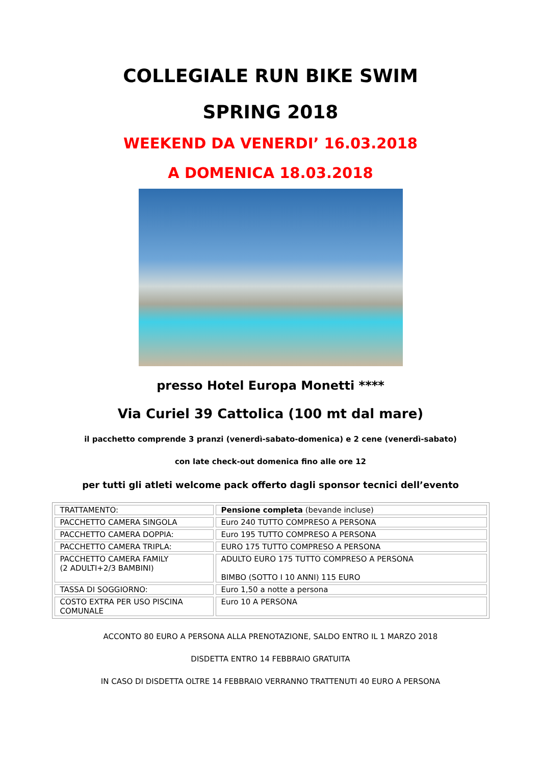COLLEGIALE RUN BIKE SWIM
SPRING 2018
WEEKEND DA VENERDI’ 16.03.2018
A DOMENICA 18.03.2018
presso Hotel Europa Monetti ****
Via Curiel 39 Cattolica (100 mt dal mare)
il pacchetto comprende 3 pranzi (venerdì-sabato-domenica) e 2 cene (venerdì-sabato)
con late check-out domenica fino alle ore 12
per tutti gli atleti welcome pack offerto dagli sponsor tecnici dell’evento
| TRATTAMENTO: | Pensione completa (bevande incluse) |
| PACCHETTO CAMERA SINGOLA | Euro 240 TUTTO COMPRESO A PERSONA |
| PACCHETTO CAMERA DOPPIA: | Euro 195 TUTTO COMPRESO A PERSONA |
| PACCHETTO CAMERA TRIPLA: | EURO 175 TUTTO COMPRESO A PERSONA |
| PACCHETTO CAMERA FAMILY (2 ADULTI+2/3 BAMBINI) | ADULTO EURO 175 TUTTO COMPRESO A PERSONA BIMBO (SOTTO I 10 ANNI) 115 EURO |
| TASSA DI SOGGIORNO: | Euro 1,50 a notte a persona |
| COSTO EXTRA PER USO PISCINA COMUNALE | Euro 10 A PERSONA |
ACCONTO 80 EURO A PERSONA ALLA PRENOTAZIONE, SALDO ENTRO IL 1 MARZO 2018
DISDETTA ENTRO 14 FEBBRAIO GRATUITA
IN CASO DI DISDETTA OLTRE 14 FEBBRAIO VERRANNO TRATTENUTI 40 EURO A PERSONA